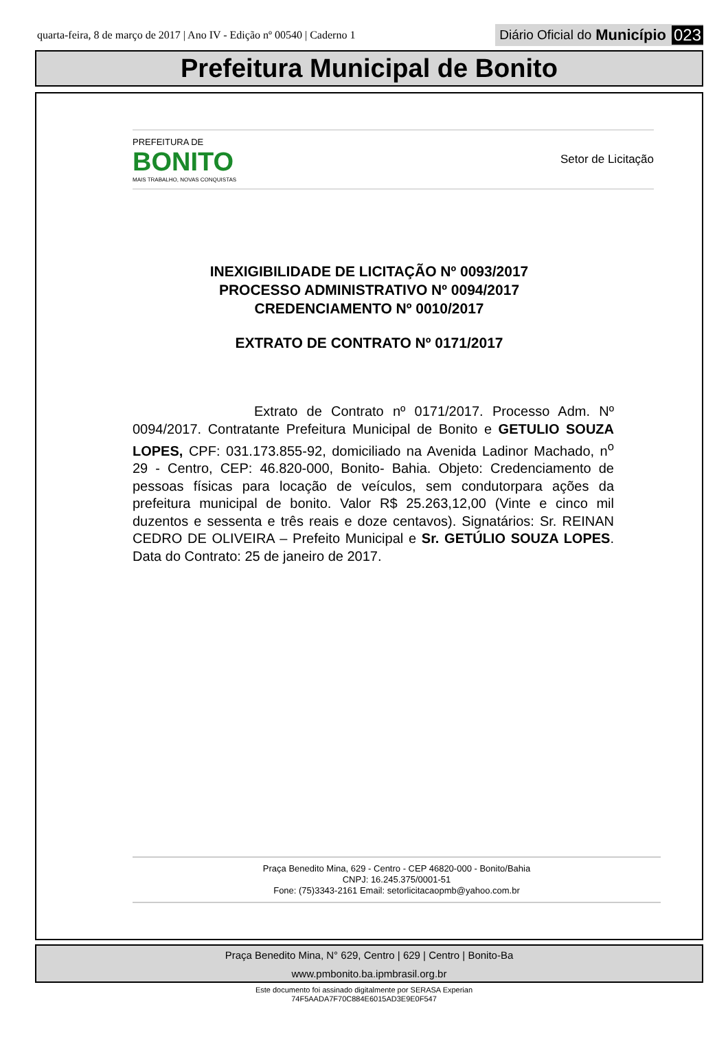quarta-feira, 8 de março de 2017 | Ano IV - Edição nº 00540 | Caderno 1 Diário Oficial do Município 023
Prefeitura Municipal de Bonito
PREFEITURA DE
BONITO
MAIS TRABALHO, NOVAS CONQUISTAS
Setor de Licitação
INEXIGIBILIDADE DE LICITAÇÃO Nº 0093/2017
PROCESSO ADMINISTRATIVO Nº 0094/2017
CREDENCIAMENTO Nº 0010/2017
EXTRATO DE CONTRATO Nº 0171/2017
Extrato de Contrato nº 0171/2017. Processo Adm. Nº 0094/2017. Contratante Prefeitura Municipal de Bonito e GETULIO SOUZA LOPES, CPF: 031.173.855-92, domiciliado na Avenida Ladinor Machado, n<sup>o</sup> 29 - Centro, CEP: 46.820-000, Bonito- Bahia. Objeto: Credenciamento de pessoas físicas para locação de veículos, sem condutorpara ações da prefeitura municipal de bonito. Valor R$ 25.263,12,00 (Vinte e cinco mil duzentos e sessenta e três reais e doze centavos). Signatários: Sr. REINAN CEDRO DE OLIVEIRA – Prefeito Municipal e Sr. GETÚLIO SOUZA LOPES. Data do Contrato: 25 de janeiro de 2017.
Praça Benedito Mina, 629 - Centro - CEP 46820-000 - Bonito/Bahia
CNPJ: 16.245.375/0001-51
Fone: (75)3343-2161 Email: setorlicitacaopmb@yahoo.com.br
Praça Benedito Mina, N° 629, Centro | 629 | Centro | Bonito-Ba
www.pmbonito.ba.ipmbrasil.org.br
Este documento foi assinado digitalmente por SERASA Experian
74F5AADA7F70C884E6015AD3E9E0F547